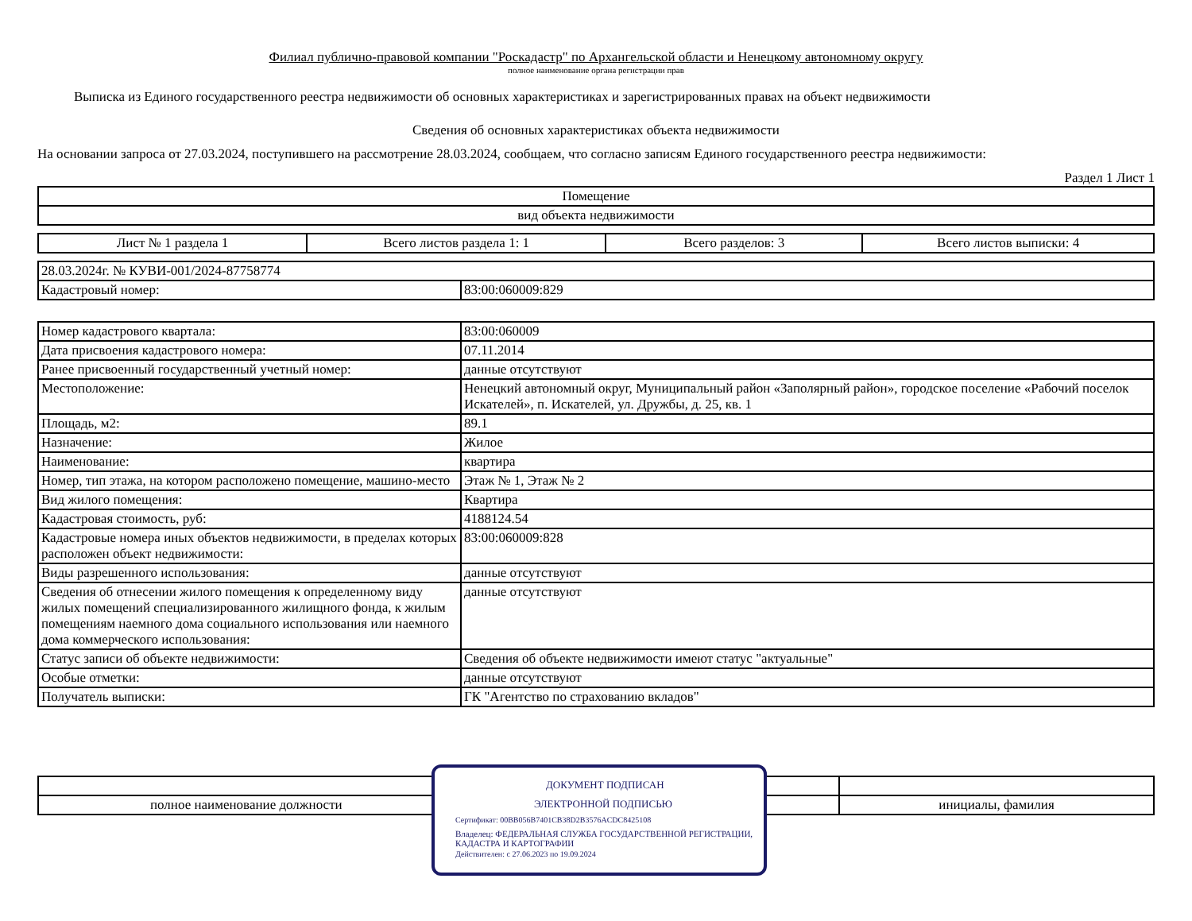Филиал публично-правовой компании "Роскадастр" по Архангельской области и Ненецкому автономному округу
полное наименование органа регистрации прав
Выписка из Единого государственного реестра недвижимости об основных характеристиках и зарегистрированных правах на объект недвижимости
Сведения об основных характеристиках объекта недвижимости
На основании запроса от 27.03.2024, поступившего на рассмотрение 28.03.2024, сообщаем, что согласно записям Единого государственного реестра недвижимости:
Раздел 1 Лист 1
| Помещение |
| вид объекта недвижимости |
| Лист № 1 раздела 1 | Всего листов раздела 1: 1 | Всего разделов: 3 | Всего листов выписки: 4 |
| 28.03.2024г. № КУВИ-001/2024-87758774 | |
| Кадастровый номер: | 83:00:060009:829 |
| Номер кадастрового квартала: | 83:00:060009 |
| Дата присвоения кадастрового номера: | 07.11.2014 |
| Ранее присвоенный государственный учетный номер: | данные отсутствуют |
| Местоположение: | Ненецкий автономный округ, Муниципальный район «Заполярный район», городское поселение «Рабочий поселок Искателей», п. Искателей, ул. Дружбы, д. 25, кв. 1 |
| Площадь, м2: | 89.1 |
| Назначение: | Жилое |
| Наименование: | квартира |
| Номер, тип этажа, на котором расположено помещение, машино-место | Этаж № 1, Этаж № 2 |
| Вид жилого помещения: | Квартира |
| Кадастровая стоимость, руб: | 4188124.54 |
| Кадастровые номера иных объектов недвижимости, в пределах которых расположен объект недвижимости: | 83:00:060009:828 |
| Виды разрешенного использования: | данные отсутствуют |
| Сведения об отнесении жилого помещения к определенному виду жилых помещений специализированного жилищного фонда, к жилым помещениям наемного дома социального использования или наемного дома коммерческого использования: | данные отсутствуют |
| Статус записи об объекте недвижимости: | Сведения об объекте недвижимости имеют статус "актуальные" |
| Особые отметки: | данные отсутствуют |
| Получатель выписки: | ГК "Агентство по страхованию вкладов" |
| полное наименование должности | инициалы, фамилия |
ДОКУМЕНТ ПОДПИСАН
ЭЛЕКТРОННОЙ ПОДПИСЬЮ
Сертификат: 00BB056B7401CB38D2B3576ACDC8425108
Владелец: ФЕДЕРАЛЬНАЯ СЛУЖБА ГОСУДАРСТВЕННОЙ РЕГИСТРАЦИИ, КАДАСТРА И КАРТОГРАФИИ
Действителен: с 27.06.2023 по 19.09.2024